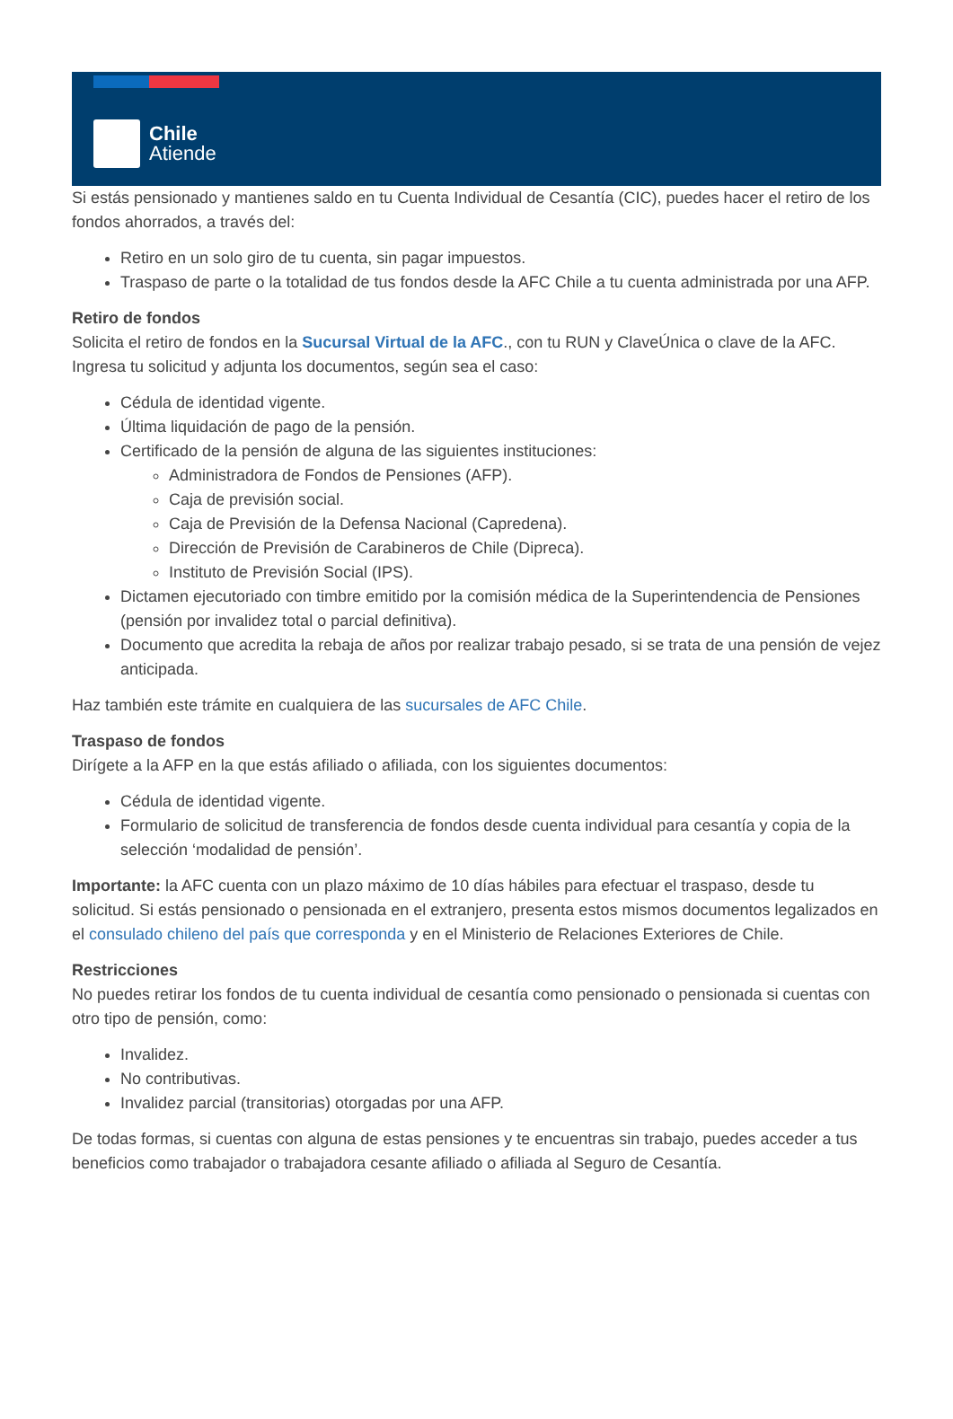Chile
Atiende
Si estás pensionado y mantienes saldo en tu Cuenta Individual de Cesantía (CIC), puedes hacer el retiro de los fondos ahorrados, a través del:
Retiro en un solo giro de tu cuenta, sin pagar impuestos.
Traspaso de parte o la totalidad de tus fondos desde la AFC Chile a tu cuenta administrada por una AFP.
Retiro de fondos
Solicita el retiro de fondos en la Sucursal Virtual de la AFC., con tu RUN y ClaveÚnica o clave de la AFC. Ingresa tu solicitud y adjunta los documentos, según sea el caso:
Cédula de identidad vigente.
Última liquidación de pago de la pensión.
Certificado de la pensión de alguna de las siguientes instituciones:
Administradora de Fondos de Pensiones (AFP).
Caja de previsión social.
Caja de Previsión de la Defensa Nacional (Capredena).
Dirección de Previsión de Carabineros de Chile (Dipreca).
Instituto de Previsión Social (IPS).
Dictamen ejecutoriado con timbre emitido por la comisión médica de la Superintendencia de Pensiones (pensión por invalidez total o parcial definitiva).
Documento que acredita la rebaja de años por realizar trabajo pesado, si se trata de una pensión de vejez anticipada.
Haz también este trámite en cualquiera de las sucursales de AFC Chile.
Traspaso de fondos
Dirígete a la AFP en la que estás afiliado o afiliada, con los siguientes documentos:
Cédula de identidad vigente.
Formulario de solicitud de transferencia de fondos desde cuenta individual para cesantía y copia de la selección ‘modalidad de pensión’.
Importante: la AFC cuenta con un plazo máximo de 10 días hábiles para efectuar el traspaso, desde tu solicitud. Si estás pensionado o pensionada en el extranjero, presenta estos mismos documentos legalizados en el consulado chileno del país que corresponda y en el Ministerio de Relaciones Exteriores de Chile.
Restricciones
No puedes retirar los fondos de tu cuenta individual de cesantía como pensionado o pensionada si cuentas con otro tipo de pensión, como:
Invalidez.
No contributivas.
Invalidez parcial (transitorias) otorgadas por una AFP.
De todas formas, si cuentas con alguna de estas pensiones y te encuentras sin trabajo, puedes acceder a tus beneficios como trabajador o trabajadora cesante afiliado o afiliada al Seguro de Cesantía.